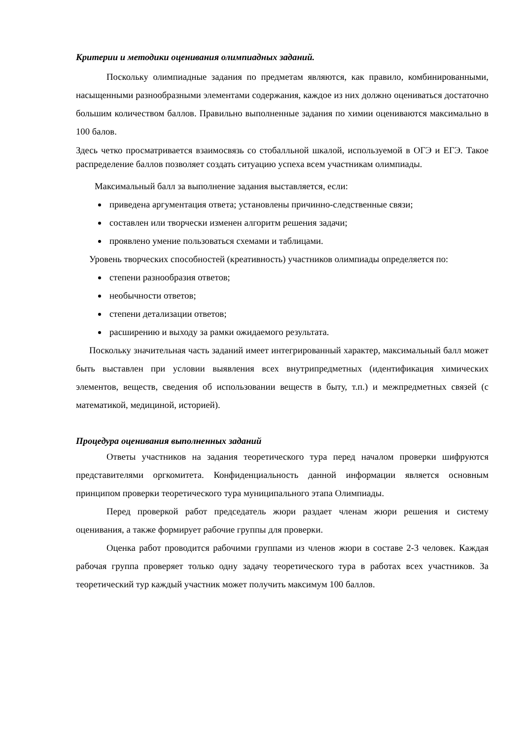Критерии и методики оценивания олимпиадных заданий.
Поскольку олимпиадные задания по предметам являются, как правило, комбинированными, насыщенными разнообразными элементами содержания, каждое из них должно оцениваться достаточно большим количеством баллов. Правильно выполненные задания по химии оцениваются максимально в 100 балов.
Здесь четко просматривается взаимосвязь со стобалльной шкалой, используемой в ОГЭ и ЕГЭ. Такое распределение баллов позволяет создать ситуацию успеха всем участникам олимпиады.
Максимальный балл за выполнение задания выставляется, если:
приведена аргументация ответа; установлены причинно-следственные связи;
составлен или творчески изменен алгоритм решения задачи;
проявлено умение пользоваться схемами и таблицами.
Уровень творческих способностей (креативность) участников олимпиады определяется по:
степени разнообразия ответов;
необычности ответов;
степени детализации ответов;
расширению и выходу за рамки ожидаемого результата.
Поскольку значительная часть заданий имеет интегрированный характер, максимальный балл может быть выставлен при условии выявления всех внутрипредметных (идентификация химических элементов, веществ, сведения об использовании веществ в быту, т.п.) и межпредметных связей (с математикой, медициной, историей).
Процедура оценивания выполненных заданий
Ответы участников на задания теоретического тура перед началом проверки шифруются представителями оргкомитета. Конфиденциальность данной информации является основным принципом проверки теоретического тура муниципального этапа Олимпиады.
Перед проверкой работ председатель жюри раздает членам жюри решения и систему оценивания, а также формирует рабочие группы для проверки.
Оценка работ проводится рабочими группами из членов жюри в составе 2-3 человек. Каждая рабочая группа проверяет только одну задачу теоретического тура в работах всех участников. За теоретический тур каждый участник может получить максимум 100 баллов.